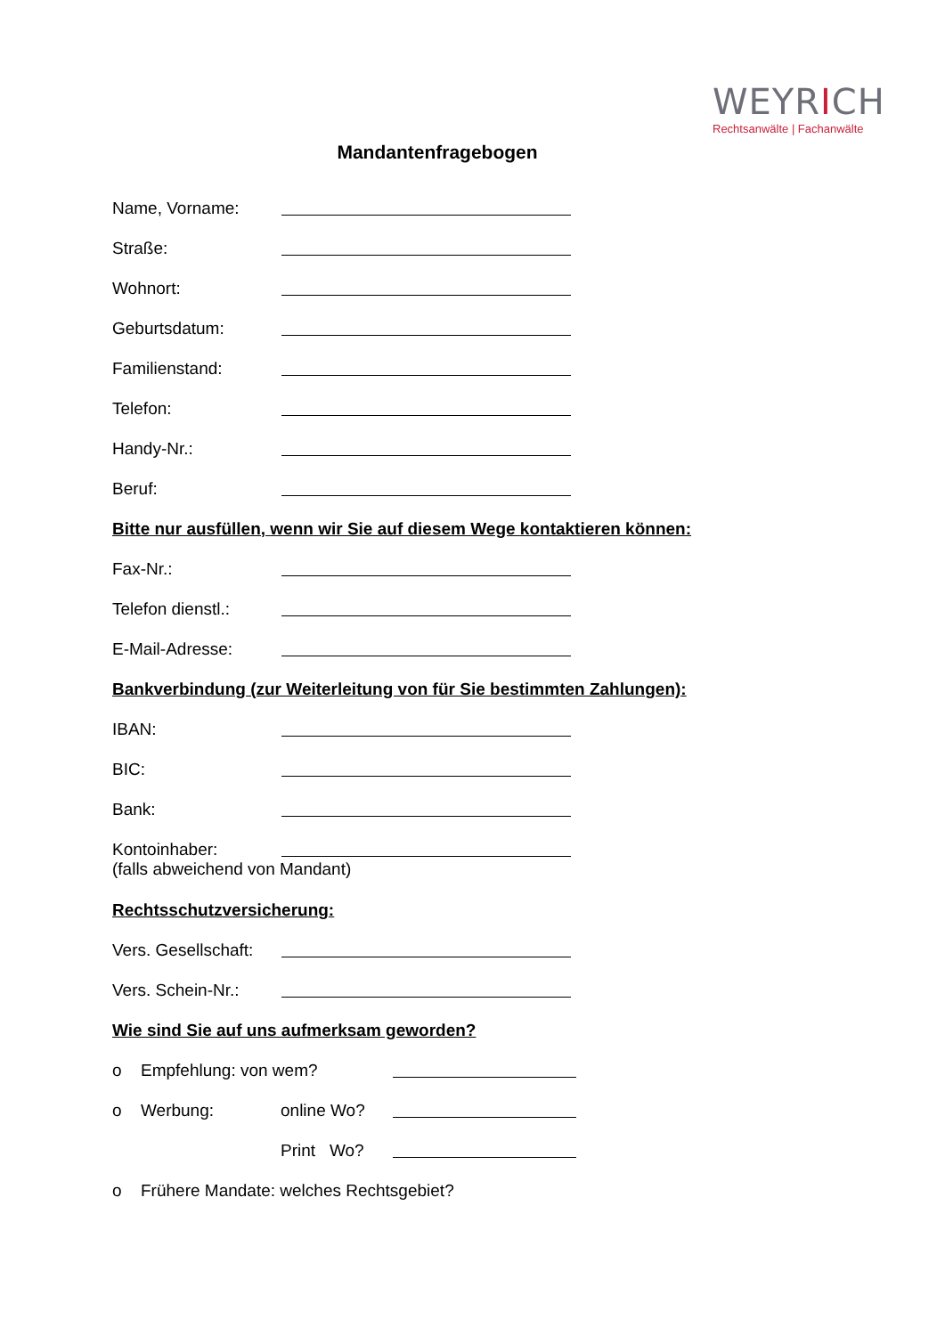WEYRICH
Rechtsanwälte | Fachanwälte
Mandantenfragebogen
Name, Vorname:
Straße:
Wohnort:
Geburtsdatum:
Familienstand:
Telefon:
Handy-Nr.:
Beruf:
Bitte nur ausfüllen, wenn wir Sie auf diesem Wege kontaktieren können:
Fax-Nr.:
Telefon dienstl.:
E-Mail-Adresse:
Bankverbindung (zur Weiterleitung von für Sie bestimmten Zahlungen):
IBAN:
BIC:
Bank:
Kontoinhaber:
(falls abweichend von Mandant)
Rechtsschutzversicherung:
Vers. Gesellschaft:
Vers. Schein-Nr.:
Wie sind Sie auf uns aufmerksam geworden?
o Empfehlung: von wem?
o Werbung: online Wo?
Print Wo?
o Frühere Mandate: welches Rechtsgebiet?